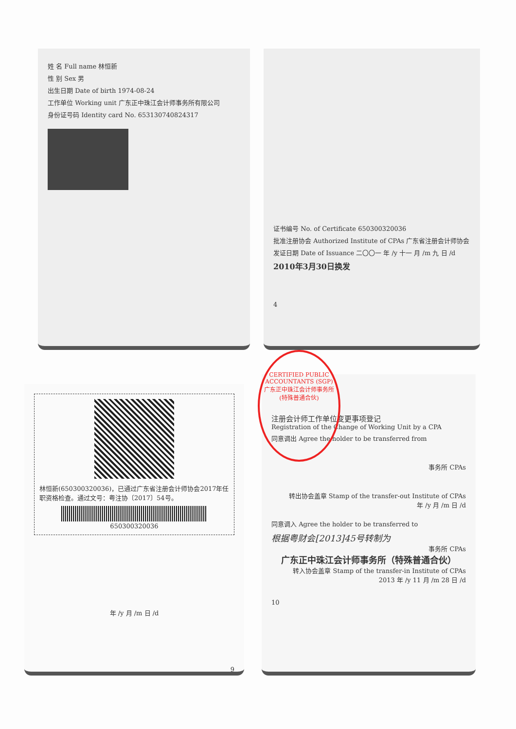姓 名 Full name 林恒新
性 别 Sex 男
出生日期 Date of birth 1974-08-24
工作单位 Working unit 广东正中珠江会计师事务所有限公司
身份证号码 Identity card No. 653130740824317
证书编号 No. of Certificate 650300320036
批准注册协会 Authorized Institute of CPAs 广东省注册会计师协会
发证日期 Date of Issuance 二〇〇一 年 /y 十一 月 /m 九 日 /d
2010年3月30日换发
4
林恒新(650300320036)，已通过广东省注册会计师协会2017年任职资格检查。通过文号：粤注协〔2017〕54号。
650300320036
年 /y 月 /m 日 /d
9
注册会计师工作单位变更事项登记
Registration of the Change of Working Unit by a CPA
同意调出 Agree the holder to be transferred from
事务所 CPAs
转出协会盖章 Stamp of the transfer-out Institute of CPAs
年 /y 月 /m 日 /d
同意调入 Agree the holder to be transferred to
根据粤财会[2013]45号转制为
事务所 CPAs
广东正中珠江会计师事务所（特殊普通合伙）
转入协会盖章 Stamp of the transfer-in Institute of CPAs
2013 年 /y 11 月 /m 28 日 /d
10
CERTIFIED PUBLIC ACCOUNTANTS (SGP)
广东正中珠江会计师事务所
(特殊普通合伙)